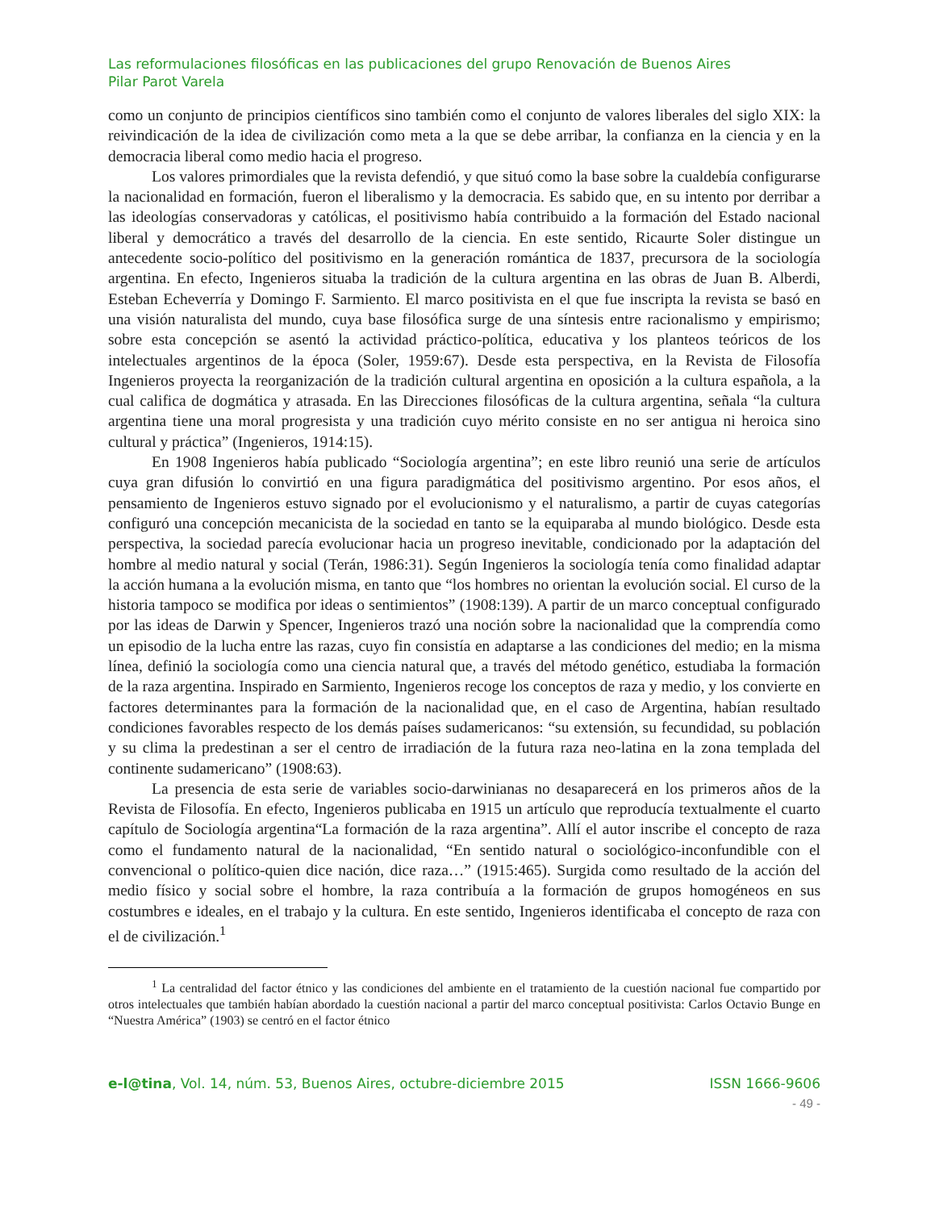Las reformulaciones filosóficas en las publicaciones del grupo Renovación de Buenos Aires
Pilar Parot Varela
como un conjunto de principios científicos sino también como el conjunto de valores liberales del siglo XIX: la reivindicación de la idea de civilización como meta a la que se debe arribar, la confianza en la ciencia y en la democracia liberal como medio hacia el progreso.
Los valores primordiales que la revista defendió, y que situó como la base sobre la cualdebía configurarse la nacionalidad en formación, fueron el liberalismo y la democracia. Es sabido que, en su intento por derribar a las ideologías conservadoras y católicas, el positivismo había contribuido a la formación del Estado nacional liberal y democrático a través del desarrollo de la ciencia. En este sentido, Ricaurte Soler distingue un antecedente socio-político del positivismo en la generación romántica de 1837, precursora de la sociología argentina. En efecto, Ingenieros situaba la tradición de la cultura argentina en las obras de Juan B. Alberdi, Esteban Echeverría y Domingo F. Sarmiento. El marco positivista en el que fue inscripta la revista se basó en una visión naturalista del mundo, cuya base filosófica surge de una síntesis entre racionalismo y empirismo; sobre esta concepción se asentó la actividad práctico-política, educativa y los planteos teóricos de los intelectuales argentinos de la época (Soler, 1959:67). Desde esta perspectiva, en la Revista de Filosofía Ingenieros proyecta la reorganización de la tradición cultural argentina en oposición a la cultura española, a la cual califica de dogmática y atrasada. En las Direcciones filosóficas de la cultura argentina, señala “la cultura argentina tiene una moral progresista y una tradición cuyo mérito consiste en no ser antigua ni heroica sino cultural y práctica” (Ingenieros, 1914:15).
En 1908 Ingenieros había publicado “Sociología argentina”; en este libro reunió una serie de artículos cuya gran difusión lo convirtió en una figura paradigmática del positivismo argentino. Por esos años, el pensamiento de Ingenieros estuvo signado por el evolucionismo y el naturalismo, a partir de cuyas categorías configuró una concepción mecanicista de la sociedad en tanto se la equiparaba al mundo biológico. Desde esta perspectiva, la sociedad parecía evolucionar hacia un progreso inevitable, condicionado por la adaptación del hombre al medio natural y social (Terán, 1986:31). Según Ingenieros la sociología tenía como finalidad adaptar la acción humana a la evolución misma, en tanto que “los hombres no orientan la evolución social. El curso de la historia tampoco se modifica por ideas o sentimientos” (1908:139). A partir de un marco conceptual configurado por las ideas de Darwin y Spencer, Ingenieros trazó una noción sobre la nacionalidad que la comprendía como un episodio de la lucha entre las razas, cuyo fin consistía en adaptarse a las condiciones del medio; en la misma línea, definió la sociología como una ciencia natural que, a través del método genético, estudiaba la formación de la raza argentina. Inspirado en Sarmiento, Ingenieros recoge los conceptos de raza y medio, y los convierte en factores determinantes para la formación de la nacionalidad que, en el caso de Argentina, habían resultado condiciones favorables respecto de los demás países sudamericanos: “su extensión, su fecundidad, su población y su clima la predestinan a ser el centro de irradiación de la futura raza neo-latina en la zona templada del continente sudamericano” (1908:63).
La presencia de esta serie de variables socio-darwinianas no desaparecerá en los primeros años de la Revista de Filosofía. En efecto, Ingenieros publicaba en 1915 un artículo que reproducía textualmente el cuarto capítulo de Sociología argentina“La formación de la raza argentina”. Allí el autor inscribe el concepto de raza como el fundamento natural de la nacionalidad, “En sentido natural o sociológico-inconfundible con el convencional o político-quien dice nación, dice raza…” (1915:465). Surgida como resultado de la acción del medio físico y social sobre el hombre, la raza contribuía a la formación de grupos homogéneos en sus costumbres e ideales, en el trabajo y la cultura. En este sentido, Ingenieros identificaba el concepto de raza con el de civilización.<sup>1</sup>
<sup>1</sup> La centralidad del factor étnico y las condiciones del ambiente en el tratamiento de la cuestión nacional fue compartido por otros intelectuales que también habían abordado la cuestión nacional a partir del marco conceptual positivista: Carlos Octavio Bunge en “Nuestra América” (1903) se centró en el factor étnico
e-l@tina, Vol. 14, núm. 53, Buenos Aires, octubre-diciembre 2015 ISSN 1666-9606
- 49 -